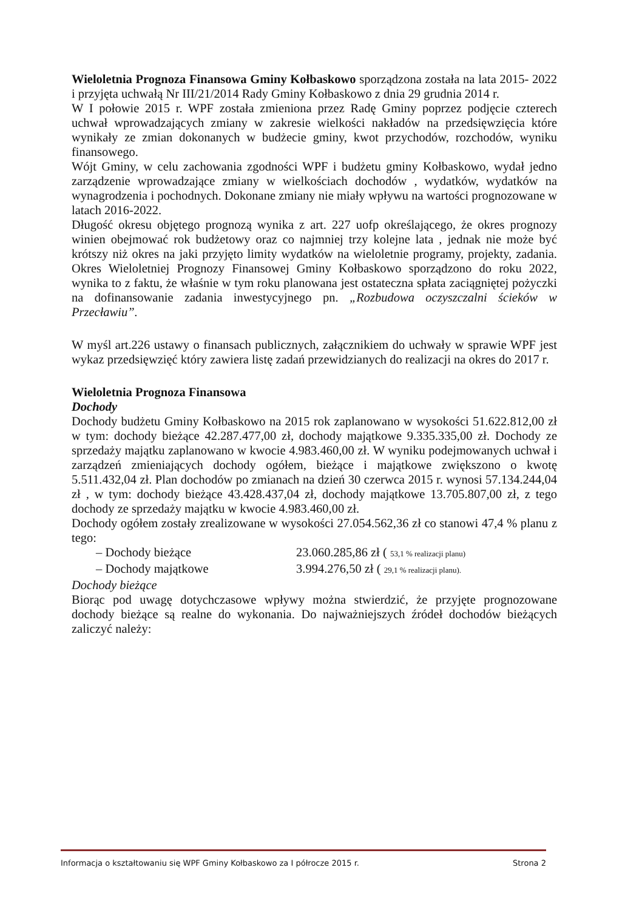Wieloletnia Prognoza Finansowa Gminy Kołbaskowo sporządzona została na lata 2015- 2022 i przyjęta uchwałą Nr III/21/2014 Rady Gminy Kołbaskowo z dnia 29 grudnia 2014 r.
W I połowie 2015 r. WPF została zmieniona przez Radę Gminy poprzez podjęcie czterech uchwał wprowadzających zmiany w zakresie wielkości nakładów na przedsięwzięcia które wynikały ze zmian dokonanych w budżecie gminy, kwot przychodów, rozchodów, wyniku finansowego.
Wójt Gminy, w celu zachowania zgodności WPF i budżetu gminy Kołbaskowo, wydał jedno zarządzenie wprowadzające zmiany w wielkościach dochodów , wydatków, wydatków na wynagrodzenia i pochodnych. Dokonane zmiany nie miały wpływu na wartości prognozowane w latach 2016-2022.
Długość okresu objętego prognozą wynika z art. 227 uofp określającego, że okres prognozy winien obejmować rok budżetowy oraz co najmniej trzy kolejne lata , jednak nie może być krótszy niż okres na jaki przyjęto limity wydatków na wieloletnie programy, projekty, zadania. Okres Wieloletniej Prognozy Finansowej Gminy Kołbaskowo sporządzono do roku 2022, wynika to z faktu, że właśnie w tym roku planowana jest ostateczna spłata zaciągniętej pożyczki na dofinansowanie zadania inwestycyjnego pn. „Rozbudowa oczyszczalni ścieków w Przecławiu”.
W myśl art.226 ustawy o finansach publicznych, załącznikiem do uchwały w sprawie WPF jest wykaz przedsięwzięć który zawiera listę zadań przewidzianych do realizacji na okres do 2017 r.
Wieloletnia Prognoza Finansowa
Dochody
Dochody budżetu Gminy Kołbaskowo na 2015 rok zaplanowano w wysokości 51.622.812,00 zł w tym: dochody bieżące 42.287.477,00 zł, dochody majątkowe 9.335.335,00 zł. Dochody ze sprzedaży majątku zaplanowano w kwocie 4.983.460,00 zł. W wyniku podejmowanych uchwał i zarządzeń zmieniających dochody ogółem, bieżące i majątkowe zwiększono o kwotę 5.511.432,04 zł. Plan dochodów po zmianach na dzień 30 czerwca 2015 r. wynosi 57.134.244,04 zł , w tym: dochody bieżące 43.428.437,04 zł, dochody majątkowe 13.705.807,00 zł, z tego dochody ze sprzedaży majątku w kwocie 4.983.460,00 zł.
Dochody ogółem zostały zrealizowane w wysokości 27.054.562,36 zł co stanowi 47,4 % planu z tego:
– Dochody bieżące 23.060.285,86 zł ( 53,1 % realizacji planu)
– Dochody majątkowe 3.994.276,50 zł ( 29,1 % realizacji planu).
Dochody bieżące
Biorąc pod uwagę dotychczasowe wpływy można stwierdzić, że przyjęte prognozowane dochody bieżące są realne do wykonania. Do najważniejszych źródeł dochodów bieżących zaliczyć należy:
Informacja o kształtowaniu się WPF Gminy Kołbaskowo za I półrocze 2015 r. Strona 2